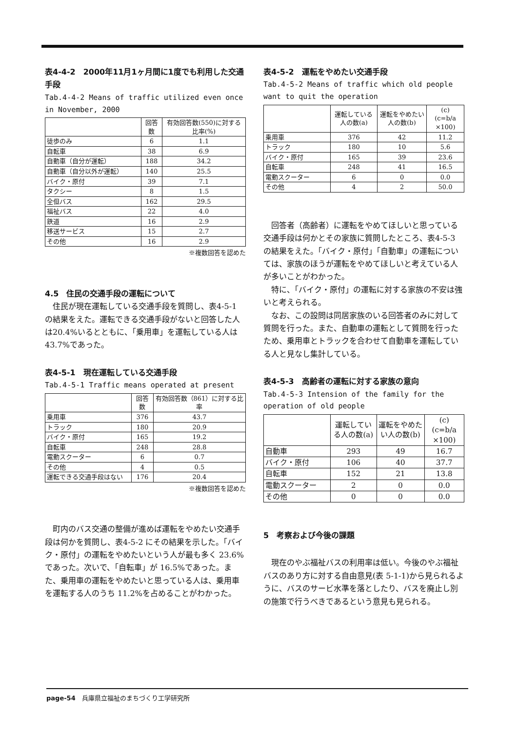表4-4-2　2000年11月1ヶ月間に1度でも利用した交通手段
Tab.4-4-2 Means of traffic utilized even once in November, 2000
| | 回答数 | 有効回答数(550)に対する比率(%) |
| --- | --- | --- |
| 徒歩のみ | 6 | 1.1 |
| 自転車 | 38 | 6.9 |
| 自動車（自分が運転） | 188 | 34.2 |
| 自動車（自分以外が運転） | 140 | 25.5 |
| バイク・原付 | 39 | 7.1 |
| タクシー | 8 | 1.5 |
| 全但バス | 162 | 29.5 |
| 福祉バス | 22 | 4.0 |
| 鉄道 | 16 | 2.9 |
| 移送サービス | 15 | 2.7 |
| その他 | 16 | 2.9 |
※複数回答を認めた
4.5　住民の交通手段の運転について
住民が現在運転している交通手段を質問し、表4-5-1 の結果をえた。運転できる交通手段がないと回答した人は20.4%いるとともに、「乗用車」を運転している人は43.7%であった。
表4-5-1　現在運転している交通手段
Tab.4-5-1 Traffic means operated at present
| | 回答数 | 有効回答数（861）に対する比率 |
| --- | --- | --- |
| 乗用車 | 376 | 43.7 |
| トラック | 180 | 20.9 |
| バイク・原付 | 165 | 19.2 |
| 自転車 | 248 | 28.8 |
| 電動スクーター | 6 | 0.7 |
| その他 | 4 | 0.5 |
| 運転できる交通手段はない | 176 | 20.4 |
※複数回答を認めた
町内のバス交通の整備が進めば運転をやめたい交通手段は何かを質問し、表4-5-2 にその結果を示した。「バイク・原付」の運転をやめたいという人が最も多く 23.6%であった。次いで、「自転車」が 16.5%であった。また、乗用車の運転をやめたいと思っている人は、乗用車を運転する人のうち 11.2%を占めることがわかった。
表4-5-2　運転をやめたい交通手段
Tab.4-5-2 Means of traffic which old people want to quit the operation
| | 運転している人の数(a) | 運転をやめたい人の数(b) | (c) (c=b/a ×100) |
| --- | --- | --- | --- |
| 乗用車 | 376 | 42 | 11.2 |
| トラック | 180 | 10 | 5.6 |
| バイク・原付 | 165 | 39 | 23.6 |
| 自転車 | 248 | 41 | 16.5 |
| 電動スクーター | 6 | 0 | 0.0 |
| その他 | 4 | 2 | 50.0 |
回答者（高齢者）に運転をやめてほしいと思っている交通手段は何かとその家族に質問したところ、表4-5-3 の結果をえた。「バイク・原付」「自動車」の運転については、家族のほうが運転をやめてほしいと考えている人が多いことがわかった。
特に、「バイク・原付」の運転に対する家族の不安は強いと考えられる。
なお、この設問は同居家族のいる回答者のみに対して質問を行った。また、自動車の運転として質問を行ったため、乗用車とトラックを合わせて自動車を運転している人と見なし集計している。
表4-5-3　高齢者の運転に対する家族の意向
Tab.4-5-3 Intension of the family for the operation of old people
| | 運転している人の数(a) | 運転をやめたい人の数(b) | (c) (c=b/a ×100) |
| --- | --- | --- | --- |
| 自動車 | 293 | 49 | 16.7 |
| バイク・原付 | 106 | 40 | 37.7 |
| 自転車 | 152 | 21 | 13.8 |
| 電動スクーター | 2 | 0 | 0.0 |
| その他 | 0 | 0 | 0.0 |
5　考察および今後の課題
現在のやぶ福祉バスの利用率は低い。今後のやぶ福祉バスのあり方に対する自由意見(表 5-1-1)から見られるように、バスのサービ水準を落としたり、バスを廃止し別の施策で行うべきであるという意見も見られる。
page-54　兵庫県立福祉のまちづくり工学研究所